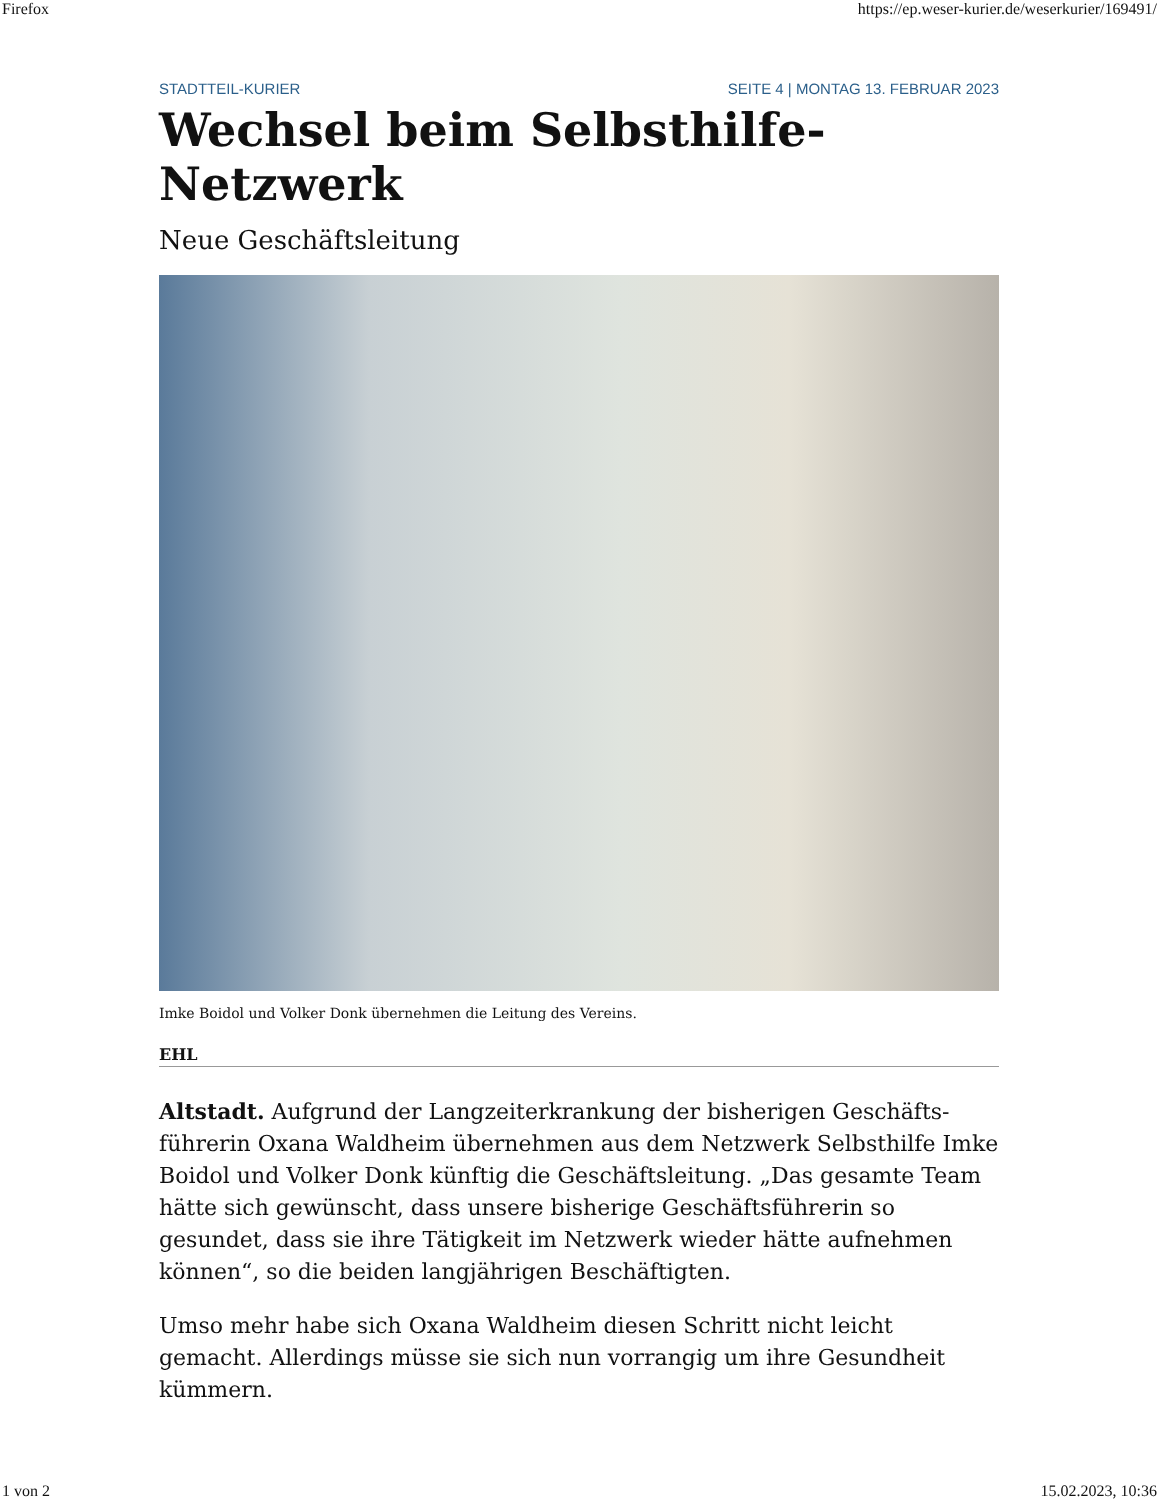Firefox https://ep.weser-kurier.de/weserkurier/169491/
STADTTEIL-KURIER SEITE 4 | MONTAG 13. FEBRUAR 2023
Wechsel beim Selbsthilfe-Netzwerk
Neue Geschäftsleitung
Imke Boidol und Volker Donk übernehmen die Leitung des Vereins.
EHL
Altstadt. Aufgrund der Langzeiterkrankung der bisherigen Geschäfts­führerin Oxana Waldheim übernehmen aus dem Netzwerk Selbsthilfe Imke Boidol und Volker Donk künftig die Geschäftsleitung. „Das gesamte Team hätte sich gewünscht, dass unsere bisherige Geschäftsführerin so gesundet, dass sie ihre Tätigkeit im Netzwerk wieder hätte aufnehmen können“, so die beiden langjährigen Beschäftigten.
Umso mehr habe sich Oxana Waldheim diesen Schritt nicht leicht gemacht. Allerdings müsse sie sich nun vorrangig um ihre Gesundheit kümmern.
1 von 2 15.02.2023, 10:36